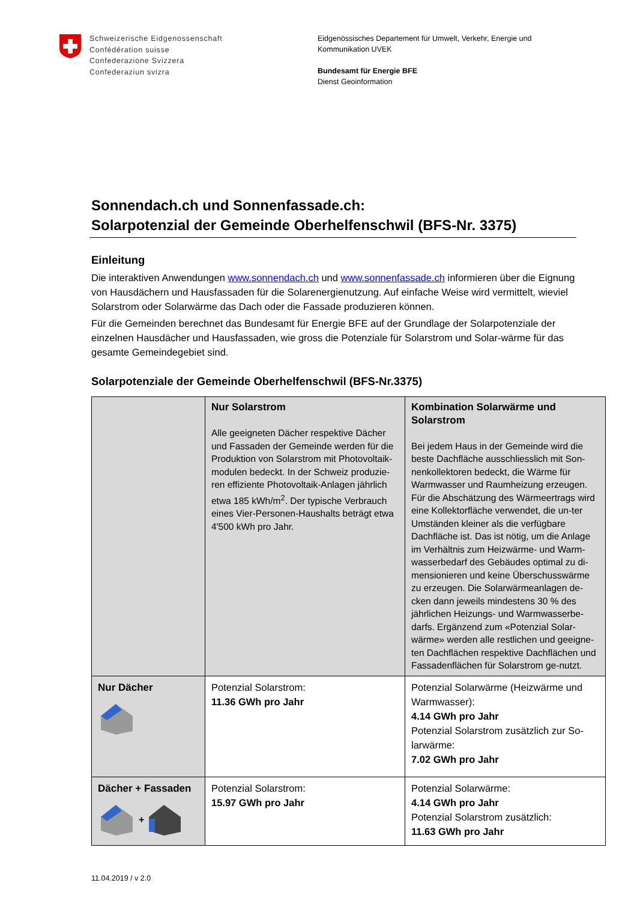Schweizerische Eidgenossenschaft
Confédération suisse
Confederazione Svizzera
Confederaziun svizra
Eidgenössisches Departement für Umwelt, Verkehr, Energie und
Kommunikation UVEK
Bundesamt für Energie BFE
Dienst Geoinformation
Sonnendach.ch und Sonnenfassade.ch:
Solarpotenzial der Gemeinde Oberhelfenschwil (BFS-Nr. 3375)
Einleitung
Die interaktiven Anwendungen www.sonnendach.ch und www.sonnenfassade.ch informieren über die Eignung von Hausdächern und Hausfassaden für die Solarenergienutzung. Auf einfache Weise wird vermittelt, wieviel Solarstrom oder Solarwärme das Dach oder die Fassade produzieren können.
Für die Gemeinden berechnet das Bundesamt für Energie BFE auf der Grundlage der Solarpotenziale der einzelnen Hausdächer und Hausfassaden, wie gross die Potenziale für Solarstrom und Solar-wärme für das gesamte Gemeindegebiet sind.
Solarpotenziale der Gemeinde Oberhelfenschwil (BFS-Nr.3375)
| | Nur Solarstrom Alle geeigneten Dächer respektive Dächer und Fassaden der Gemeinde werden für die Produktion von Solarstrom mit Photovoltaik-modulen bedeckt. In der Schweiz produzie-ren effiziente Photovoltaik-Anlagen jährlich etwa 185 kWh/m<sup>2</sup>. Der typische Verbrauch eines Vier-Personen-Haushalts beträgt etwa 4'500 kWh pro Jahr. | Kombination Solarwärme und Solarstrom Bei jedem Haus in der Gemeinde wird die beste Dachfläche ausschliesslich mit Son-nenkollektoren bedeckt, die Wärme für Warmwasser und Raumheizung erzeugen. Für die Abschätzung des Wärmeertrags wird eine Kollektorfläche verwendet, die un-ter Umständen kleiner als die verfügbare Dachfläche ist. Das ist nötig, um die Anlage im Verhältnis zum Heizwärme- und Warm-wasserbedarf des Gebäudes optimal zu di-mensionieren und keine Überschusswärme zu erzeugen. Die Solarwärmeanlagen de-cken dann jeweils mindestens 30 % des jährlichen Heizungs- und Warmwasserbe-darfs. Ergänzend zum «Potenzial Solar-wärme» werden alle restlichen und geeigne-ten Dachflächen respektive Dachflächen und Fassadenflächen für Solarstrom ge-nutzt. |
| Nur Dächer | Potenzial Solarstrom: 11.36 GWh pro Jahr | Potenzial Solarwärme (Heizwärme und Warmwasser): 4.14 GWh pro Jahr Potenzial Solarstrom zusätzlich zur So-larwärme: 7.02 GWh pro Jahr |
| Dächer + Fassaden + | Potenzial Solarstrom: 15.97 GWh pro Jahr | Potenzial Solarwärme: 4.14 GWh pro Jahr Potenzial Solarstrom zusätzlich: 11.63 GWh pro Jahr |
11.04.2019 / v 2.0